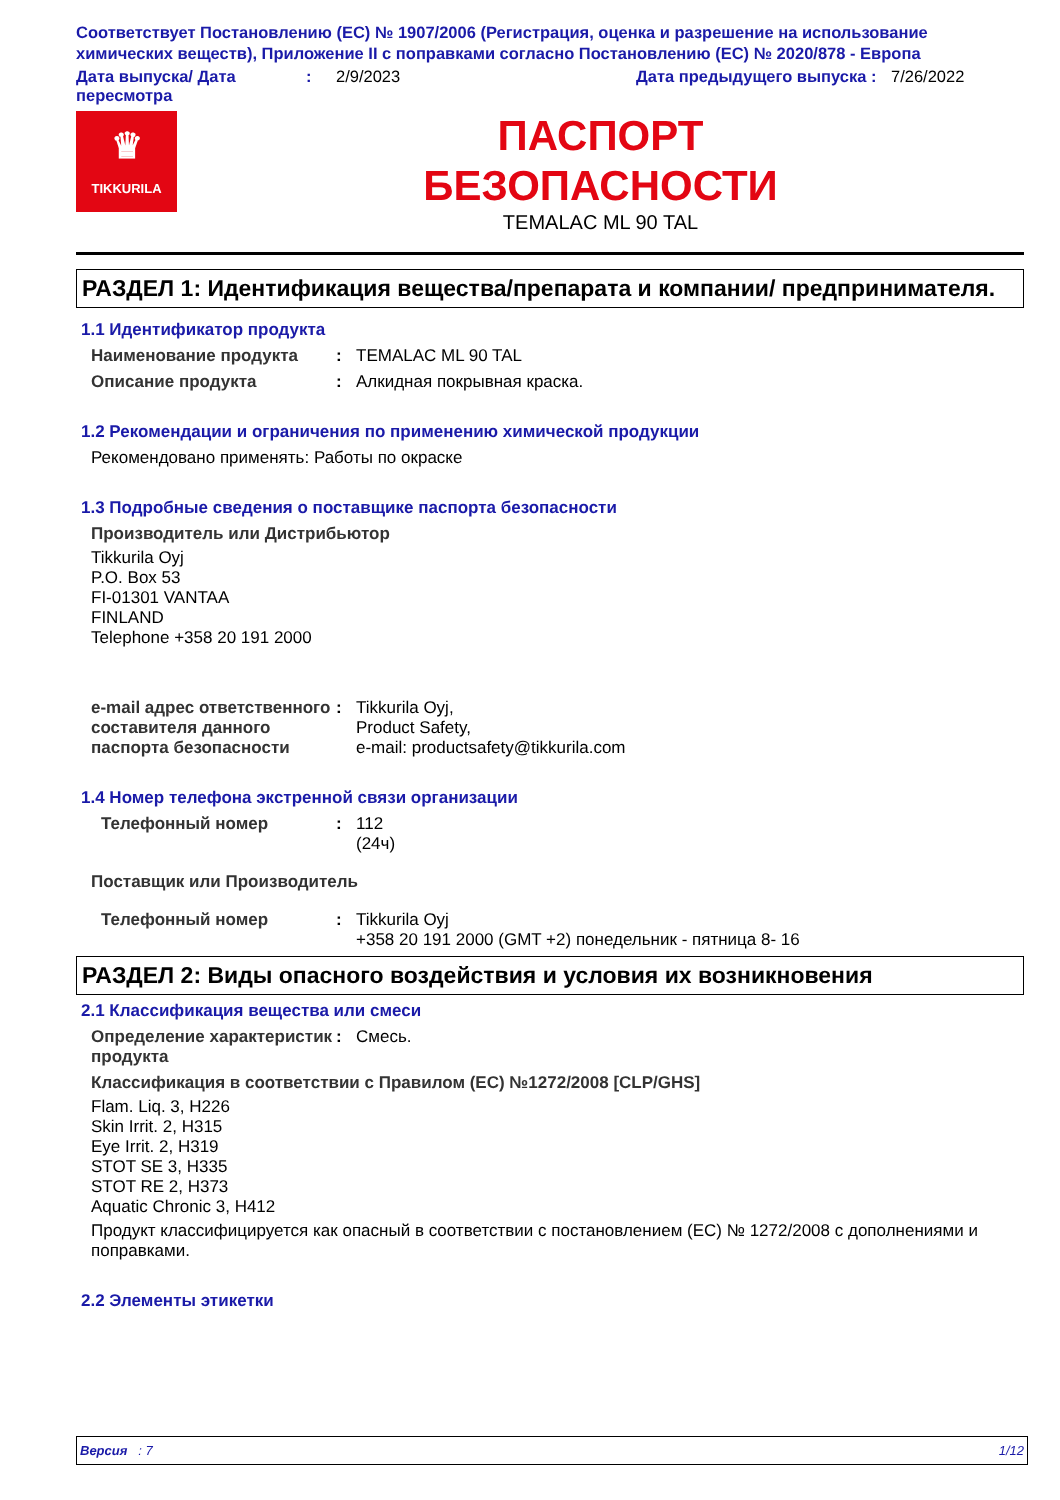Соответствует Постановлению (ЕС) № 1907/2006 (Регистрация, оценка и разрешение на использование химических веществ), Приложение II с поправками согласно Постановлению (ЕС) № 2020/878 - Европа
Дата выпуска/ Дата пересмотра
: 2/9/2023 Дата предыдущего выпуска
: 7/26/2022
♛
TIKKURILA
ПАСПОРТ
БЕЗОПАСНОСТИ
TEMALAC ML 90 TAL
РАЗДЕЛ 1: Идентификация вещества/препарата и компании/ предпринимателя.
1.1 Идентификатор продукта
Наименование продукта : TEMALAC ML 90 TAL
Описание продукта : Алкидная покрывная краска.
1.2 Рекомендации и ограничения по применению химической продукции
Рекомендовано применять: Работы по окраске
1.3 Подробные сведения о поставщике паспорта безопасности
Производитель или Дистрибьютор
Tikkurila Oyj
P.O. Box 53
FI-01301 VANTAA
FINLAND
Telephone +358 20 191 2000
e-mail адрес ответственного составителя данного паспорта безопасности
: Tikkurila Oyj,
Product Safety,
e-mail: productsafety@tikkurila.com
1.4 Номер телефона экстренной связи организации
Телефонный номер : 112
(24ч)
Поставщик или Производитель
Телефонный номер : Tikkurila Oyj
+358 20 191 2000 (GMT +2) понедельник - пятница 8- 16
РАЗДЕЛ 2: Виды опасного воздействия и условия их возникновения
2.1 Классификация вещества или смеси
Определение характеристик продукта
: Смесь.
Классификация в соответствии с Правилом (ЕС) №1272/2008 [CLP/GHS]
Flam. Liq. 3, H226
Skin Irrit. 2, H315
Eye Irrit. 2, H319
STOT SE 3, H335
STOT RE 2, H373
Aquatic Chronic 3, H412
Продукт классифицируется как опасный в соответствии с постановлением (ЕС) № 1272/2008 с дополнениями и поправками.
2.2 Элементы этикетки
Версия : 7 1/12